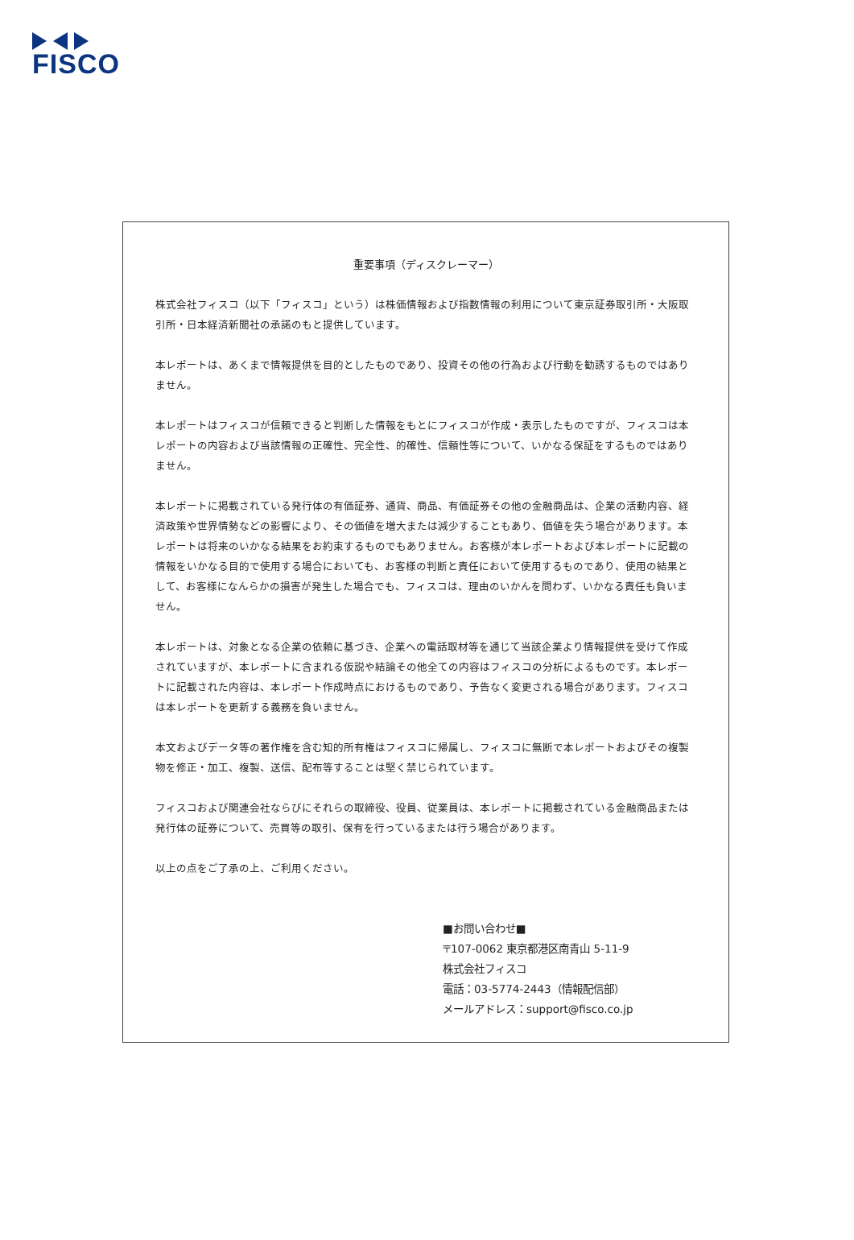FISCO
重要事項（ディスクレーマー）
株式会社フィスコ（以下「フィスコ」という）は株価情報および指数情報の利用について東京証券取引所・大阪取引所・日本経済新聞社の承諾のもと提供しています。
本レポートは、あくまで情報提供を目的としたものであり、投資その他の行為および行動を勧誘するものではありません。
本レポートはフィスコが信頼できると判断した情報をもとにフィスコが作成・表示したものですが、フィスコは本レポートの内容および当該情報の正確性、完全性、的確性、信頼性等について、いかなる保証をするものではありません。
本レポートに掲載されている発行体の有価証券、通貨、商品、有価証券その他の金融商品は、企業の活動内容、経済政策や世界情勢などの影響により、その価値を増大または減少することもあり、価値を失う場合があります。本レポートは将来のいかなる結果をお約束するものでもありません。お客様が本レポートおよび本レポートに記載の情報をいかなる目的で使用する場合においても、お客様の判断と責任において使用するものであり、使用の結果として、お客様になんらかの損害が発生した場合でも、フィスコは、理由のいかんを問わず、いかなる責任も負いません。
本レポートは、対象となる企業の依頼に基づき、企業への電話取材等を通じて当該企業より情報提供を受けて作成されていますが、本レポートに含まれる仮説や結論その他全ての内容はフィスコの分析によるものです。本レポートに記載された内容は、本レポート作成時点におけるものであり、予告なく変更される場合があります。フィスコは本レポートを更新する義務を負いません。
本文およびデータ等の著作権を含む知的所有権はフィスコに帰属し、フィスコに無断で本レポートおよびその複製物を修正・加工、複製、送信、配布等することは堅く禁じられています。
フィスコおよび関連会社ならびにそれらの取締役、役員、従業員は、本レポートに掲載されている金融商品または発行体の証券について、売買等の取引、保有を行っているまたは行う場合があります。
以上の点をご了承の上、ご利用ください。
■お問い合わせ■
〒107-0062 東京都港区南青山 5-11-9
株式会社フィスコ
電話：03-5774-2443（情報配信部）
メールアドレス：support@fisco.co.jp